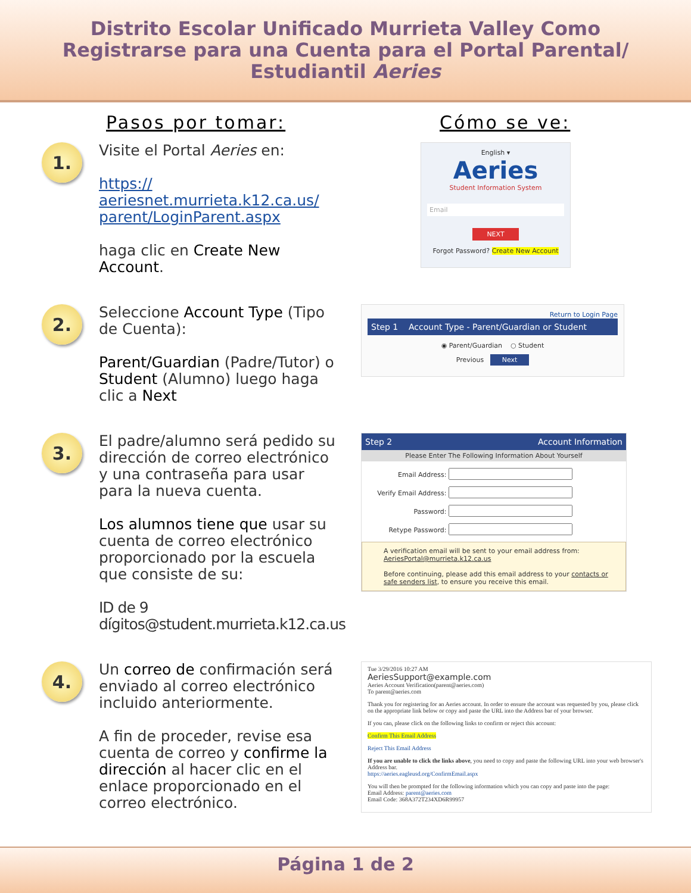Distrito Escolar Unificado Murrieta Valley Como
Registrarse para una Cuenta para el Portal Parental/
Estudiantil Aeries
Pasos por tomar: Cómo se ve:
1.
Visite el Portal Aeries en:
https://
aeriesnet.murrieta.k12.ca.us/
parent/LoginParent.aspx
haga clic en Create New Account.
English ▾
Aeries
Student Information System
Email
NEXT
Forgot Password? Create New Account
2.
Seleccione Account Type (Tipo de Cuenta):
Parent/Guardian (Padre/Tutor) o Student (Alumno) luego haga clic a Next
Return to Login Page
Step 1 Account Type - Parent/Guardian or Student
◉ Parent/Guardian ○ Student
Previous Next
3.
El padre/alumno será pedido su dirección de correo electrónico y una contraseña para usar para la nueva cuenta.
Los alumnos tiene que usar su cuenta de correo electrónico proporcionado por la escuela que consiste de su:
ID de 9 dígitos@student.murrieta.k12.ca.us
Step 2 Account Information
Please Enter The Following Information About Yourself
Email Address:
Verify Email Address:
Password:
Retype Password:
A verification email will be sent to your email address from: AeriesPortal@murrieta.k12.ca.us
Before continuing, please add this email address to your contacts or safe senders list, to ensure you receive this email.
4.
Un correo de confirmación será enviado al correo electrónico incluido anteriormente.
A fin de proceder, revise esa cuenta de correo y confirme la dirección al hacer clic en el enlace proporcionado en el correo electrónico.
Tue 3/29/2016 10:27 AM
AeriesSupport@example.com
Aeries Account Verification(parent@aeries.com)
To parent@aeries.com
Thank you for registering for an Aeries account. In order to ensure the account was requested by you, please click on the appropriate link below or copy and paste the URL into the Address bar of your browser.
If you can, please click on the following links to confirm or reject this account:
Confirm This Email Address
Reject This Email Address
If you are unable to click the links above, you need to copy and paste the following URL into your web browser's Address bar.
https://aeries.eagleusd.org/ConfirmEmail.aspx
You will then be prompted for the following information which you can copy and paste into the page:
Email Address: parent@aeries.com
Email Code: 368A372T234XD6R99957
Página 1 de 2